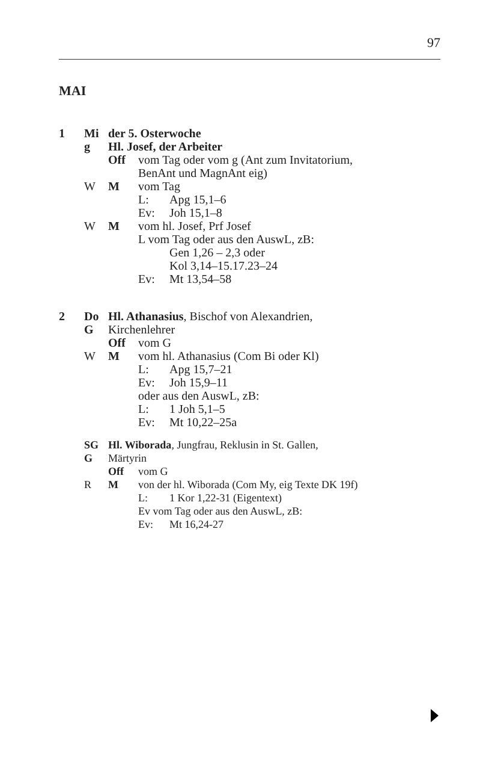97
MAI
1 Mi der 5. Osterwoche
g Hl. Josef, der Arbeiter
Off vom Tag oder vom g (Ant zum Invitatorium,
BenAnt und MagnAnt eig)
W M vom Tag
L: Apg 15,1–6
Ev: Joh 15,1–8
W M vom hl. Josef, Prf Josef
L vom Tag oder aus den AuswL, zB:
Gen 1,26 – 2,3 oder
Kol 3,14–15.17.23–24
Ev: Mt 13,54–58
2 Do Hl. Athanasius, Bischof von Alexandrien,
G Kirchenlehrer
Off vom G
W M vom hl. Athanasius (Com Bi oder Kl)
L: Apg 15,7–21
Ev: Joh 15,9–11
oder aus den AuswL, zB:
L: 1 Joh 5,1–5
Ev: Mt 10,22–25a
SG Hl. Wiborada, Jungfrau, Reklusin in St. Gallen,
G Märtyrin
Off vom G
R M von der hl. Wiborada (Com My, eig Texte DK 19f)
L: 1 Kor 1,22-31 (Eigentext)
Ev vom Tag oder aus den AuswL, zB:
Ev: Mt 16,24-27